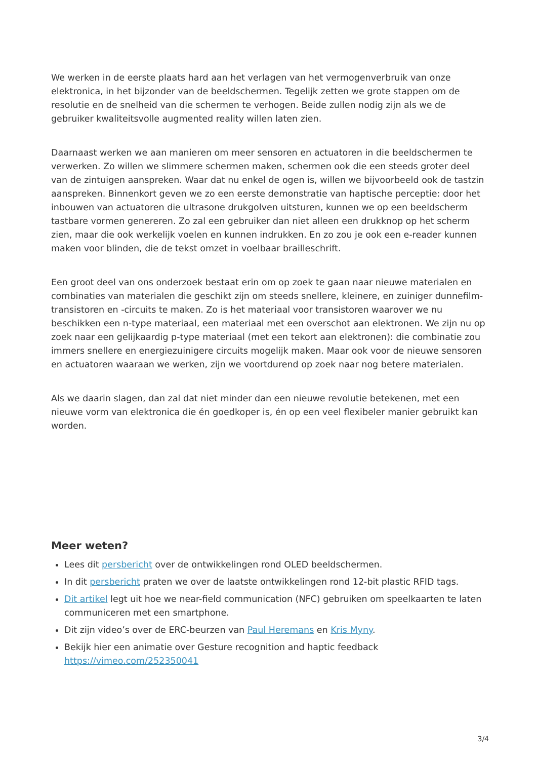We werken in de eerste plaats hard aan het verlagen van het vermogenverbruik van onze elektronica, in het bijzonder van de beeldschermen. Tegelijk zetten we grote stappen om de resolutie en de snelheid van die schermen te verhogen. Beide zullen nodig zijn als we de gebruiker kwaliteitsvolle augmented reality willen laten zien.
Daarnaast werken we aan manieren om meer sensoren en actuatoren in die beeldschermen te verwerken. Zo willen we slimmere schermen maken, schermen ook die een steeds groter deel van de zintuigen aanspreken. Waar dat nu enkel de ogen is, willen we bijvoorbeeld ook de tastzin aanspreken. Binnenkort geven we zo een eerste demonstratie van haptische perceptie: door het inbouwen van actuatoren die ultrasone drukgolven uitsturen, kunnen we op een beeldscherm tastbare vormen genereren. Zo zal een gebruiker dan niet alleen een drukknop op het scherm zien, maar die ook werkelijk voelen en kunnen indrukken. En zo zou je ook een e-reader kunnen maken voor blinden, die de tekst omzet in voelbaar brailleschrift.
Een groot deel van ons onderzoek bestaat erin om op zoek te gaan naar nieuwe materialen en combinaties van materialen die geschikt zijn om steeds snellere, kleinere, en zuiniger dunnefilm-transistoren en -circuits te maken. Zo is het materiaal voor transistoren waarover we nu beschikken een n-type materiaal, een materiaal met een overschot aan elektronen. We zijn nu op zoek naar een gelijkaardig p-type materiaal (met een tekort aan elektronen): die combinatie zou immers snellere en energiezuinigere circuits mogelijk maken. Maar ook voor de nieuwe sensoren en actuatoren waaraan we werken, zijn we voortdurend op zoek naar nog betere materialen.
Als we daarin slagen, dan zal dat niet minder dan een nieuwe revolutie betekenen, met een nieuwe vorm van elektronica die én goedkoper is, én op een veel flexibeler manier gebruikt kan worden.
Meer weten?
Lees dit persbericht over de ontwikkelingen rond OLED beeldschermen.
In dit persbericht praten we over de laatste ontwikkelingen rond 12-bit plastic RFID tags.
Dit artikel legt uit hoe we near-field communication (NFC) gebruiken om speelkaarten te laten communiceren met een smartphone.
Dit zijn video’s over de ERC-beurzen van Paul Heremans en Kris Myny.
Bekijk hier een animatie over Gesture recognition and haptic feedback https://vimeo.com/252350041
3/4